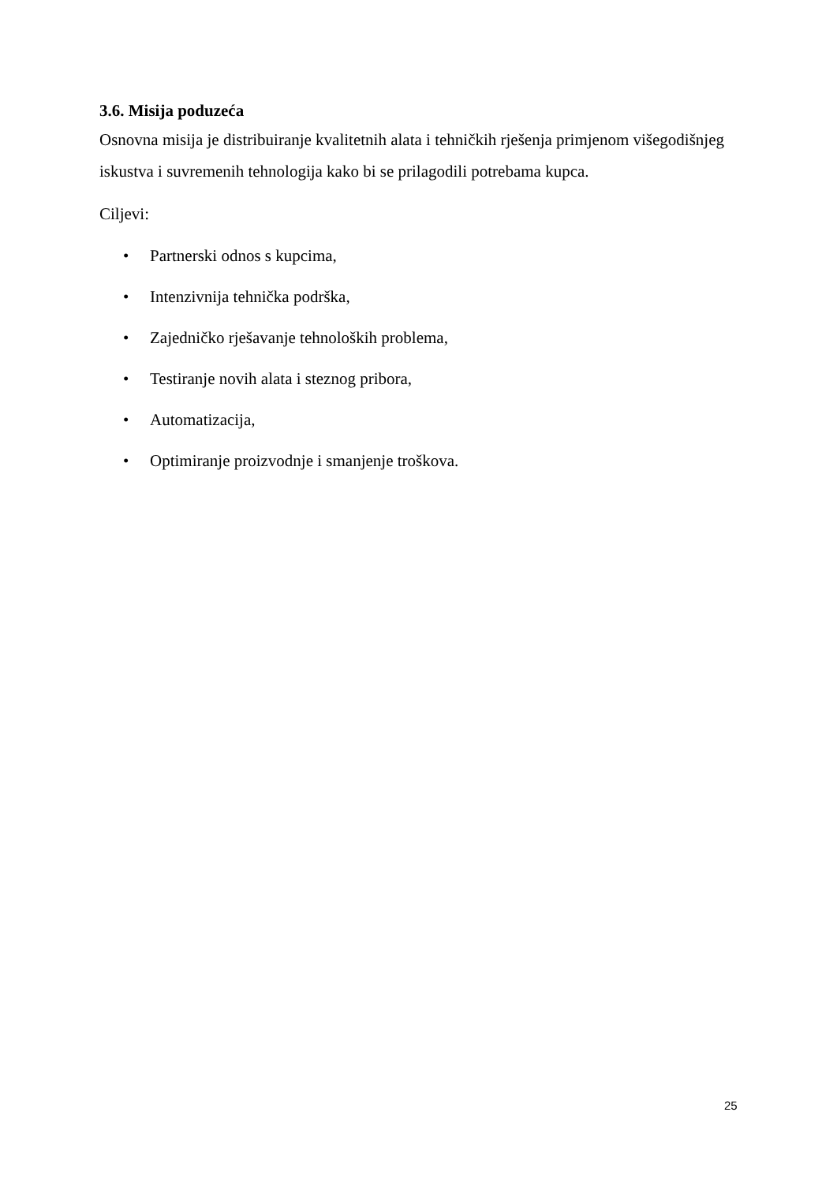3.6. Misija poduzeća
Osnovna misija je distribuiranje kvalitetnih alata i tehničkih rješenja primjenom višegodišnjeg iskustva i suvremenih tehnologija kako bi se prilagodili potrebama kupca.
Ciljevi:
• Partnerski odnos s kupcima,
• Intenzivnija tehnička podrška,
• Zajedničko rješavanje tehnoloških problema,
• Testiranje novih alata i steznog pribora,
• Automatizacija,
• Optimiranje proizvodnje i smanjenje troškova.
25